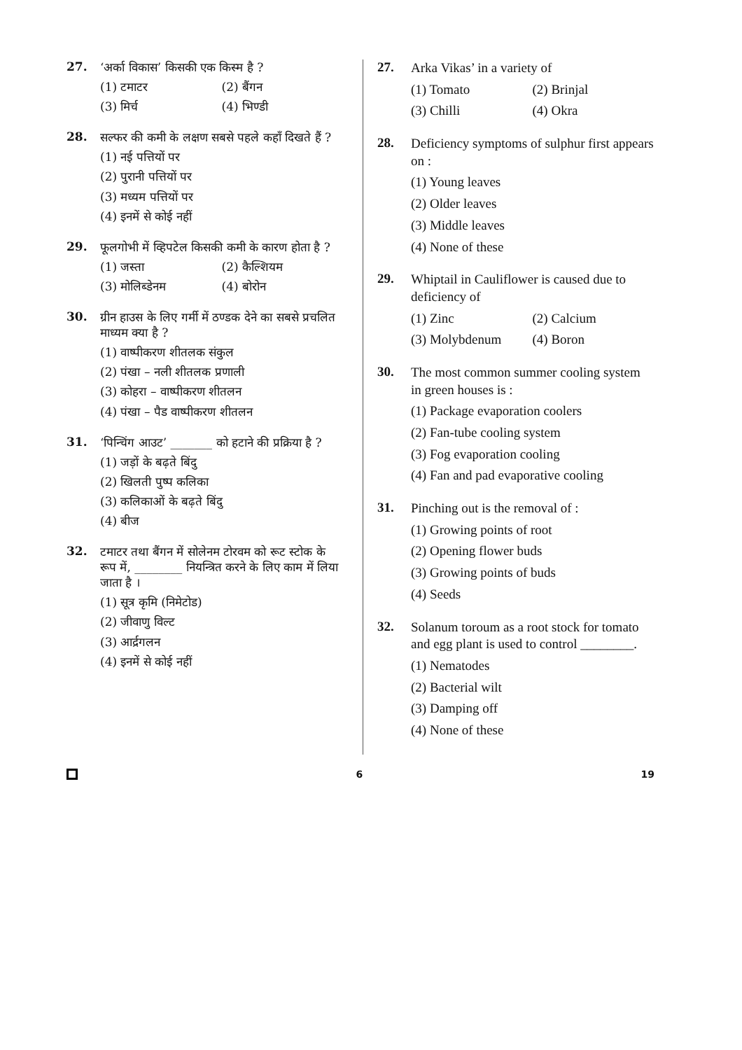27.
‘अर्का विकास’ किसकी एक किस्म है ?
(1) टमाटर
(2) बैंगन
(3) मिर्च
(4) भिण्डी
28.
सल्फर की कमी के लक्षण सबसे पहले कहाँ दिखते हैं ?
(1) नई पत्तियों पर
(2) पुरानी पत्तियों पर
(3) मध्यम पत्तियों पर
(4) इनमें से कोई नहीं
29.
फूलगोभी में व्हिपटेल किसकी कमी के कारण होता है ?
(1) जस्ता
(2) कैल्शियम
(3) मोलिब्डेनम
(4) बोरोन
30.
ग्रीन हाउस के लिए गर्मी में ठण्डक देने का सबसे प्रचलित माध्यम क्या है ?
(1) वाष्पीकरण शीतलक संकुल
(2) पंखा – नली शीतलक प्रणाली
(3) कोहरा – वाष्पीकरण शीतलन
(4) पंखा – पैड वाष्पीकरण शीतलन
31.
‘पिन्चिंग आउट’ _______ को हटाने की प्रक्रिया है ?
(1) जड़ों के बढ़ते बिंदु
(2) खिलती पुष्प कलिका
(3) कलिकाओं के बढ़ते बिंदु
(4) बीज
32.
टमाटर तथा बैंगन में सोलेनम टोरवम को रूट स्टोक के रूप में, ________ नियन्त्रित करने के लिए काम में लिया जाता है ।
(1) सूत्र कृमि (निमेटोड)
(2) जीवाणु विल्ट
(3) आर्द्रगलन
(4) इनमें से कोई नहीं
27.
Arka Vikas’ in a variety of
(1) Tomato
(2) Brinjal
(3) Chilli
(4) Okra
28.
Deficiency symptoms of sulphur first appears on :
(1) Young leaves
(2) Older leaves
(3) Middle leaves
(4) None of these
29.
Whiptail in Cauliflower is caused due to deficiency of
(1) Zinc
(2) Calcium
(3) Molybdenum
(4) Boron
30.
The most common summer cooling system in green houses is :
(1) Package evaporation coolers
(2) Fan-tube cooling system
(3) Fog evaporation cooling
(4) Fan and pad evaporative cooling
31.
Pinching out is the removal of :
(1) Growing points of root
(2) Opening flower buds
(3) Growing points of buds
(4) Seeds
32.
Solanum toroum as a root stock for tomato and egg plant is used to control ________.
(1) Nematodes
(2) Bacterial wilt
(3) Damping off
(4) None of these
6 19